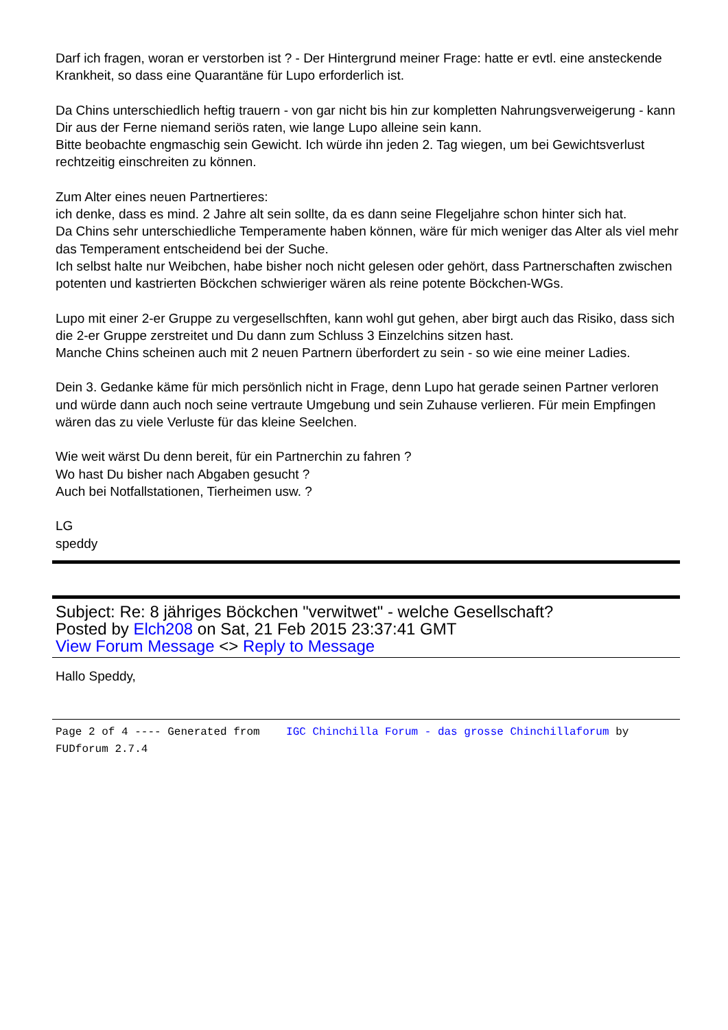Darf ich fragen, woran er verstorben ist ? - Der Hintergrund meiner Frage: hatte er evtl. eine ansteckende Krankheit, so dass eine Quarantäne für Lupo erforderlich ist.
Da Chins unterschiedlich heftig trauern - von gar nicht bis hin zur kompletten Nahrungsverweigerung - kann Dir aus der Ferne niemand seriös raten, wie lange Lupo alleine sein kann.
Bitte beobachte engmaschig sein Gewicht. Ich würde ihn jeden 2. Tag wiegen, um bei Gewichtsverlust rechtzeitig einschreiten zu können.
Zum Alter eines neuen Partnertieres:
ich denke, dass es mind. 2 Jahre alt sein sollte, da es dann seine Flegeljahre schon hinter sich hat.
Da Chins sehr unterschiedliche Temperamente haben können, wäre für mich weniger das Alter als viel mehr das Temperament entscheidend bei der Suche.
Ich selbst halte nur Weibchen, habe bisher noch nicht gelesen oder gehört, dass Partnerschaften zwischen potenten und kastrierten Böckchen schwieriger wären als reine potente Böckchen-WGs.
Lupo mit einer 2-er Gruppe zu vergesellschften, kann wohl gut gehen, aber birgt auch das Risiko, dass sich die 2-er Gruppe zerstreitet und Du dann zum Schluss 3 Einzelchins sitzen hast.
Manche Chins scheinen auch mit 2 neuen Partnern überfordert zu sein - so wie eine meiner Ladies.
Dein 3. Gedanke käme für mich persönlich nicht in Frage, denn Lupo hat gerade seinen Partner verloren und würde dann auch noch seine vertraute Umgebung und sein Zuhause verlieren. Für mein Empfingen wären das zu viele Verluste für das kleine Seelchen.
Wie weit wärst Du denn bereit, für ein Partnerchin zu fahren ?
Wo hast Du bisher nach Abgaben gesucht ?
Auch bei Notfallstationen, Tierheimen usw. ?
LG
speddy
Subject: Re: 8 jähriges Böckchen "verwitwet" - welche Gesellschaft?
Posted by Elch208 on Sat, 21 Feb 2015 23:37:41 GMT
View Forum Message <> Reply to Message
Hallo Speddy,
Page 2 of 4 ---- Generated from IGC Chinchilla Forum - das grosse Chinchillaforum by FUDforum 2.7.4